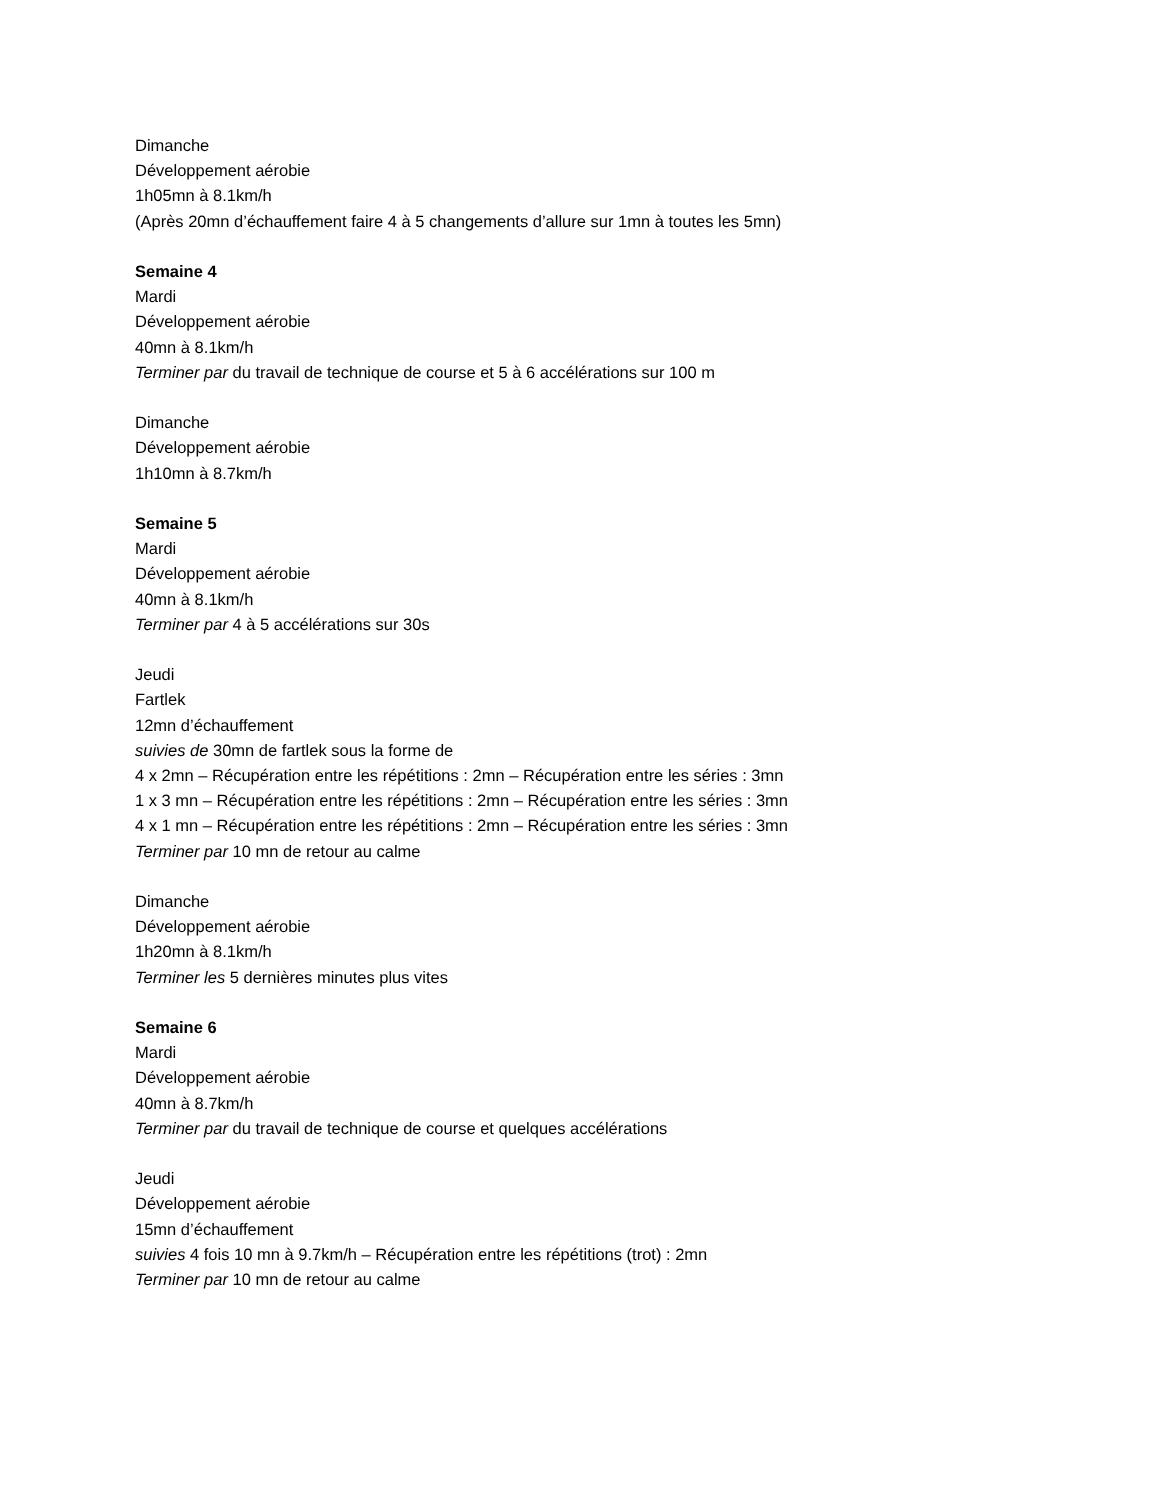Dimanche
Développement aérobie
1h05mn à 8.1km/h
(Après 20mn d’échauffement faire 4 à 5 changements d’allure sur 1mn à toutes les 5mn)
Semaine 4
Mardi
Développement aérobie
40mn à 8.1km/h
Terminer par du travail de technique de course et 5 à 6 accélérations sur 100 m
Dimanche
Développement aérobie
1h10mn à 8.7km/h
Semaine 5
Mardi
Développement aérobie
40mn à 8.1km/h
Terminer par 4 à 5 accélérations sur 30s
Jeudi
Fartlek
12mn d’échauffement
suivies de 30mn de fartlek sous la forme de
4 x 2mn – Récupération entre les répétitions : 2mn – Récupération entre les séries : 3mn
1 x 3 mn – Récupération entre les répétitions : 2mn – Récupération entre les séries : 3mn
4 x 1 mn – Récupération entre les répétitions : 2mn – Récupération entre les séries : 3mn
Terminer par 10 mn de retour au calme
Dimanche
Développement aérobie
1h20mn à 8.1km/h
Terminer les 5 dernières minutes plus vites
Semaine 6
Mardi
Développement aérobie
40mn à 8.7km/h
Terminer par du travail de technique de course et quelques accélérations
Jeudi
Développement aérobie
15mn d’échauffement
suivies 4 fois 10 mn à 9.7km/h – Récupération entre les répétitions (trot) : 2mn
Terminer par 10 mn de retour au calme